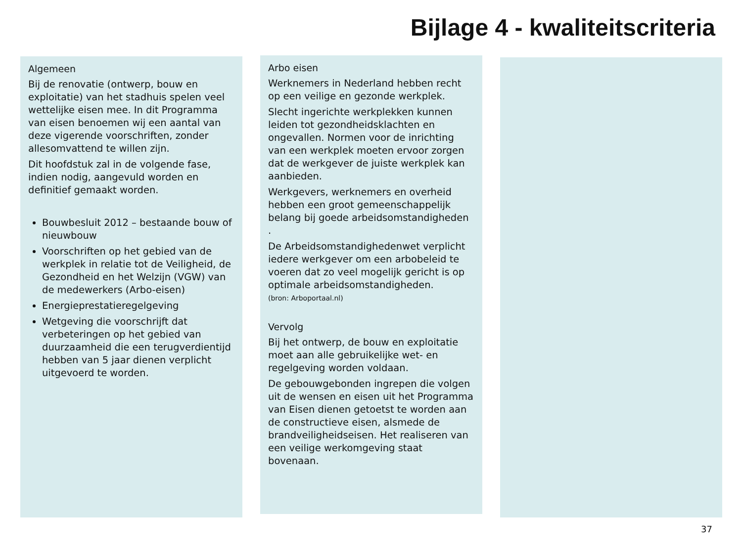Bijlage 4 - kwaliteitscriteria
Algemeen
Bij de renovatie (ontwerp, bouw en exploitatie) van het stadhuis spelen veel wettelijke eisen mee. In dit Programma van eisen benoemen wij een aantal van deze vigerende voorschriften, zonder allesomvattend te willen zijn.
Dit hoofdstuk zal in de volgende fase, indien nodig, aangevuld worden en definitief gemaakt worden.
Bouwbesluit 2012 – bestaande bouw of nieuwbouw
Voorschriften op het gebied van de werkplek in relatie tot de Veiligheid, de Gezondheid en het Welzijn (VGW) van de medewerkers (Arbo-eisen)
Energieprestatieregelgeving
Wetgeving die voorschrijft dat verbeteringen op het gebied van duurzaamheid die een terugverdientijd hebben van 5 jaar dienen verplicht uitgevoerd te worden.
Arbo eisen
Werknemers in Nederland hebben recht op een veilige en gezonde werkplek.
Slecht ingerichte werkplekken kunnen leiden tot gezondheidsklachten en ongevallen. Normen voor de inrichting van een werkplek moeten ervoor zorgen dat de werkgever de juiste werkplek kan aanbieden.
Werkgevers, werknemers en overheid hebben een groot gemeenschappelijk belang bij goede arbeidsomstandigheden .
De Arbeidsomstandighedenwet verplicht iedere werkgever om een arbobeleid te voeren dat zo veel mogelijk gericht is op optimale arbeidsomstandigheden.
(bron: Arboportaal.nl)
Vervolg
Bij het ontwerp, de bouw en exploitatie moet aan alle gebruikelijke wet- en regelgeving worden voldaan.
De gebouwgebonden ingrepen die volgen uit de wensen en eisen uit het Programma van Eisen dienen getoetst te worden aan de constructieve eisen, alsmede de brandveiligheidseisen. Het realiseren van een veilige werkomgeving staat bovenaan.
37